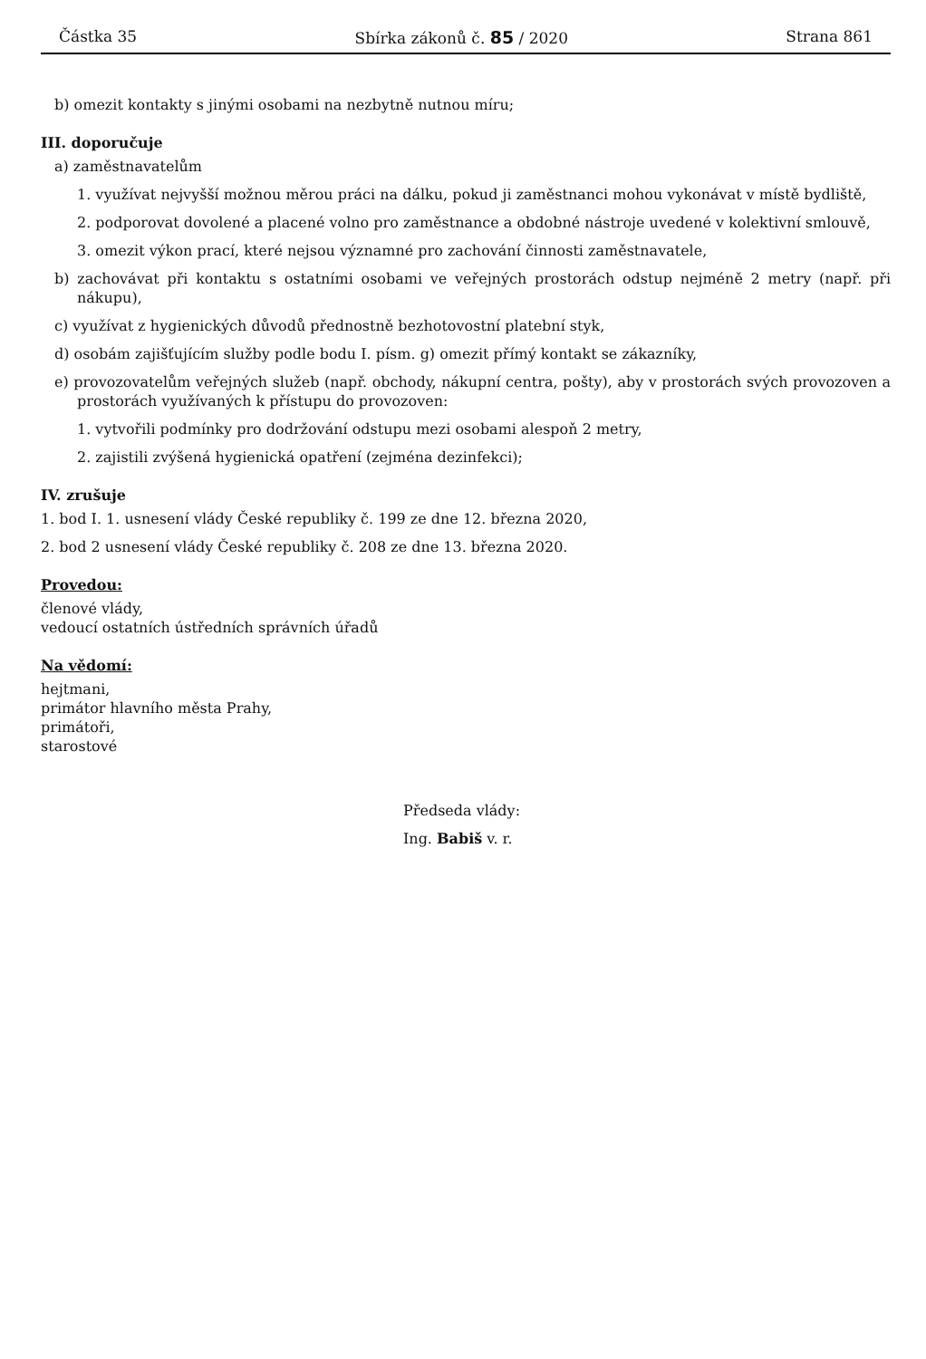Částka 35 Sbírka zákonů č. 85 / 2020 Strana 861
b) omezit kontakty s jinými osobami na nezbytně nutnou míru;
III. doporučuje
a) zaměstnavatelům
1. využívat nejvyšší možnou měrou práci na dálku, pokud ji zaměstnanci mohou vykonávat v místě bydliště,
2. podporovat dovolené a placené volno pro zaměstnance a obdobné nástroje uvedené v kolektivní smlouvě,
3. omezit výkon prací, které nejsou významné pro zachování činnosti zaměstnavatele,
b) zachovávat při kontaktu s ostatními osobami ve veřejných prostorách odstup nejméně 2 metry (např. při nákupu),
c) využívat z hygienických důvodů přednostně bezhotovostní platební styk,
d) osobám zajišťujícím služby podle bodu I. písm. g) omezit přímý kontakt se zákazníky,
e) provozovatelům veřejných služeb (např. obchody, nákupní centra, pošty), aby v prostorách svých provozoven a prostorách využívaných k přístupu do provozoven:
1. vytvořili podmínky pro dodržování odstupu mezi osobami alespoň 2 metry,
2. zajistili zvýšená hygienická opatření (zejména dezinfekci);
IV. zrušuje
1. bod I. 1. usnesení vlády České republiky č. 199 ze dne 12. března 2020,
2. bod 2 usnesení vlády České republiky č. 208 ze dne 13. března 2020.
Provedou:
členové vlády,
vedoucí ostatních ústředních správních úřadů
Na vědomí:
hejtmani,
primátor hlavního města Prahy,
primátoři,
starostové
Předseda vlády:
Ing. Babiš v. r.